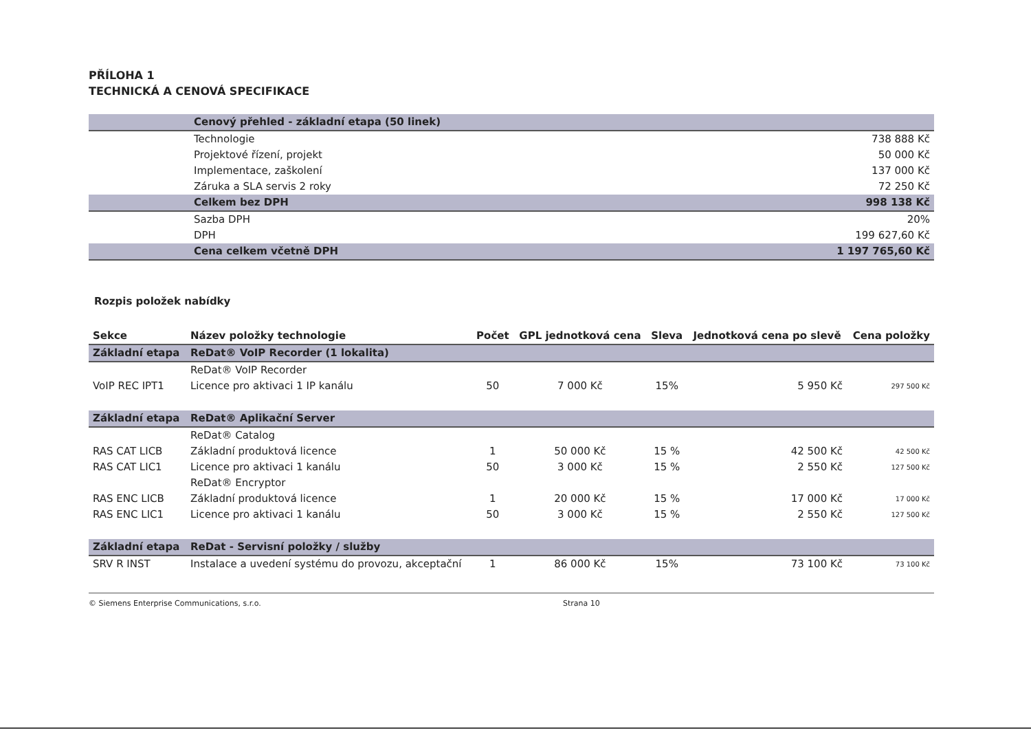PŘÍLOHA 1
TECHNICKÁ A CENOVÁ SPECIFIKACE
| | Cenový přehled - základní etapa (50 linek) | |
| | Technologie | 738 888 Kč |
| | Projektové řízení, projekt | 50 000 Kč |
| | Implementace, zaškolení | 137 000 Kč |
| | Záruka a SLA servis 2 roky | 72 250 Kč |
| | Celkem bez DPH | 998 138 Kč |
| | Sazba DPH | 20% |
| | DPH | 199 627,60 Kč |
| | Cena celkem včetně DPH | 1 197 765,60 Kč |
Rozpis položek nabídky
| Sekce | Název položky technologie | Počet | GPL jednotková cena | Sleva | Jednotková cena po slevě | Cena položky |
| --- | --- | --- | --- | --- | --- | --- |
| Základní etapa | ReDat® VoIP Recorder (1 lokalita) | | | | | |
| | ReDat® VoIP Recorder | | | | | |
| VoIP REC IPT1 | Licence pro aktivaci 1 IP kanálu | 50 | 7 000 Kč | 15% | 5 950 Kč | 297 500 Kč |
| Základní etapa | ReDat® Aplikační Server | | | | | |
| | ReDat® Catalog | | | | | |
| RAS CAT LICB | Základní produktová licence | 1 | 50 000 Kč | 15 % | 42 500 Kč | 42 500 Kč |
| RAS CAT LIC1 | Licence pro aktivaci 1 kanálu | 50 | 3 000 Kč | 15 % | 2 550 Kč | 127 500 Kč |
| | ReDat® Encryptor | | | | | |
| RAS ENC LICB | Základní produktová licence | 1 | 20 000 Kč | 15 % | 17 000 Kč | 17 000 Kč |
| RAS ENC LIC1 | Licence pro aktivaci 1 kanálu | 50 | 3 000 Kč | 15 % | 2 550 Kč | 127 500 Kč |
| Základní etapa | ReDat - Servisní položky / služby | | | | | |
| SRV R INST | Instalace a uvedení systému do provozu, akceptační | 1 | 86 000 Kč | 15% | 73 100 Kč | 73 100 Kč |
© Siemens Enterprise Communications, s.r.o. Strana 10